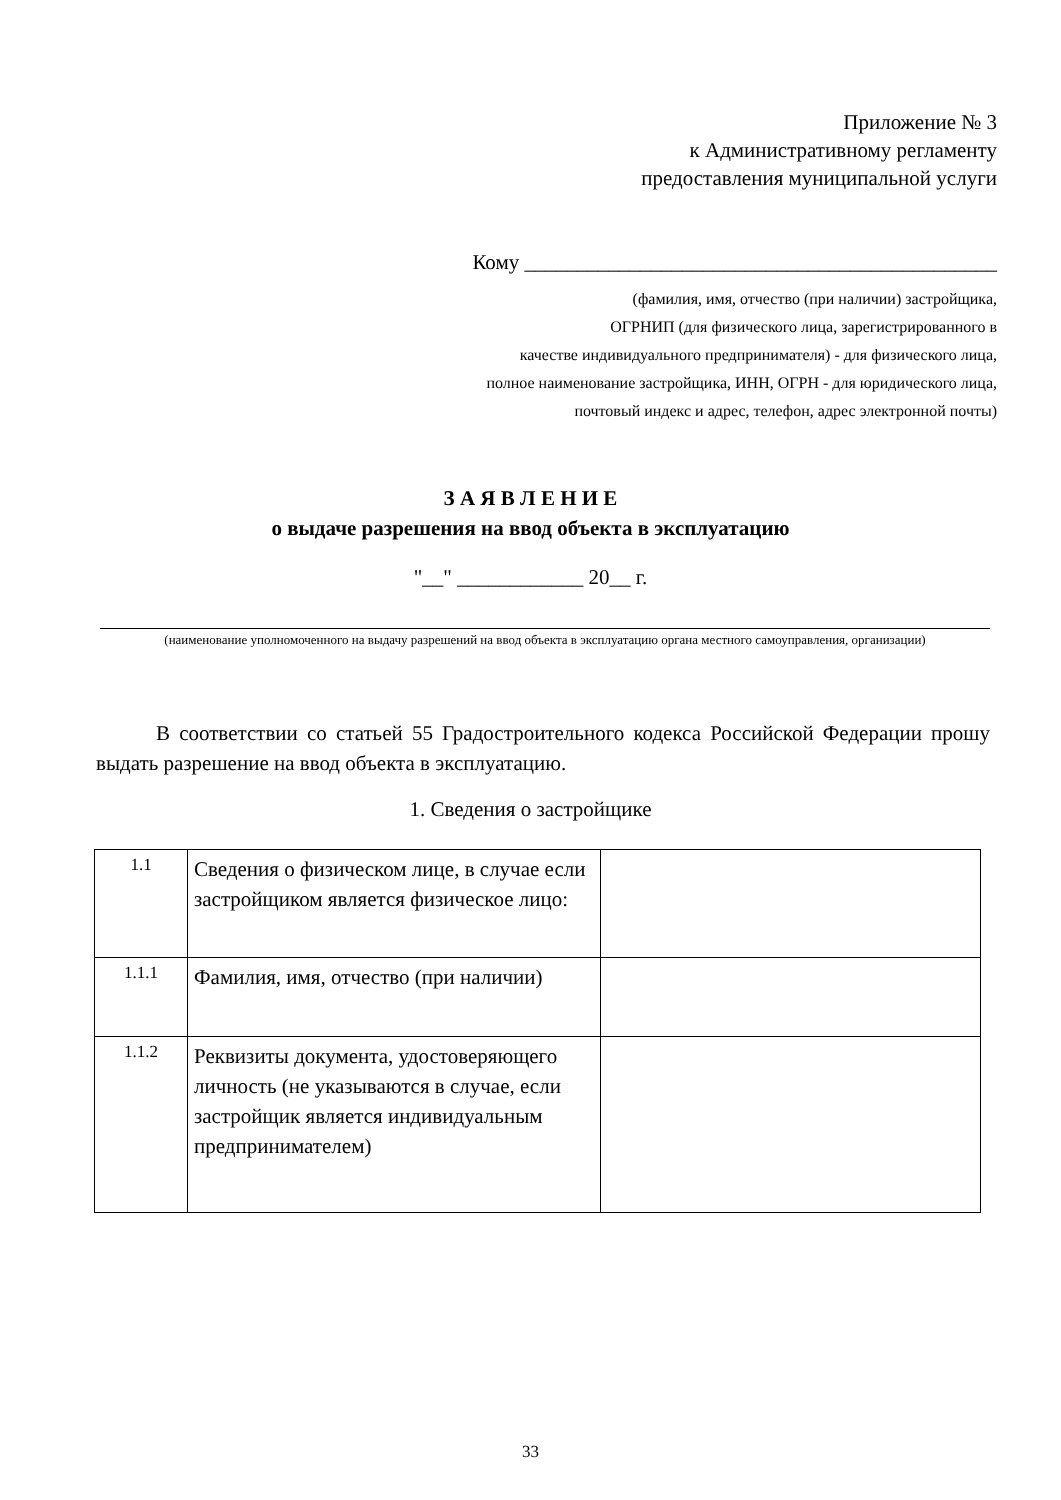Приложение № 3
к Административному регламенту
предоставления муниципальной услуги
Кому _____________________________________________
(фамилия, имя, отчество (при наличии) застройщика,
ОГРНИП (для физического лица, зарегистрированного в
качестве индивидуального предпринимателя) - для физического лица,
полное наименование застройщика, ИНН, ОГРН - для юридического лица,
почтовый индекс и адрес, телефон, адрес электронной почты)
З А Я В Л Е Н И Е
о выдаче разрешения на ввод объекта в эксплуатацию
"__" ____________ 20__ г.
(наименование уполномоченного на выдачу разрешений на ввод объекта в эксплуатацию органа местного самоуправления, организации)
В соответствии со статьей 55 Градостроительного кодекса Российской Федерации прошу выдать разрешение на ввод объекта в эксплуатацию.
1. Сведения о застройщике
| 1.1 | Сведения о физическом лице, в случае если застройщиком является физическое лицо: | |
| 1.1.1 | Фамилия, имя, отчество (при наличии) | |
| 1.1.2 | Реквизиты документа, удостоверяющего личность (не указываются в случае, если застройщик является индивидуальным предпринимателем) | |
33